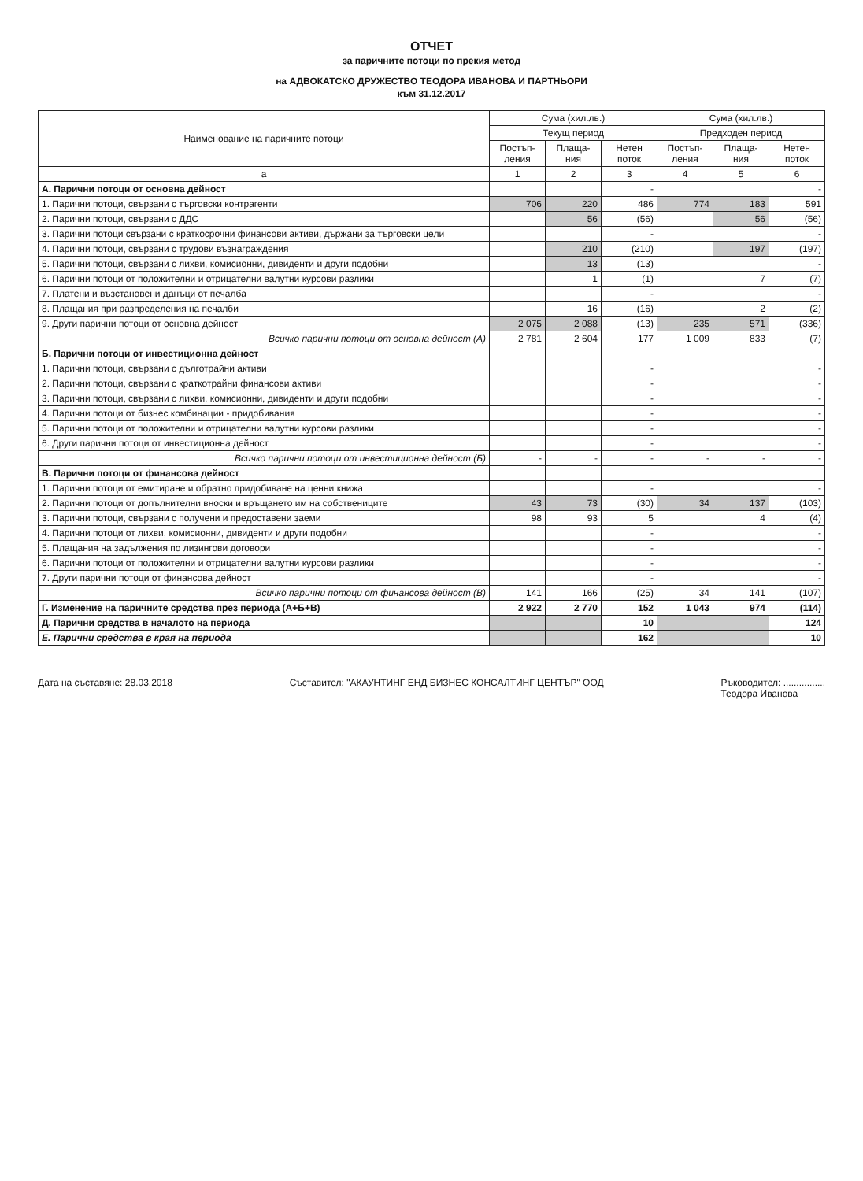ОТЧЕТ
за паричните потоци по прекия метод
на АДВОКАТСКО ДРУЖЕСТВО ТЕОДОРА ИВАНОВА И ПАРТНЬОРИ
към 31.12.2017
| Наименование на паричните потоци | Сума (хил.лв.) | | | Сума (хил.лв.) | | |
| --- | --- | --- | --- | --- | --- | --- |
| | Текущ период | | | Предходен период | | |
| | Постъп-ления | Плаща-ния | Нетен поток | Постъп-ления | Плаща-ния | Нетен поток |
| а | 1 | 2 | 3 | 4 | 5 | 6 |
| А. Парични потоци от основна дейност | | | - | | | - |
| 1. Парични потоци, свързани с търговски контрагенти | 706 | 220 | 486 | 774 | 183 | 591 |
| 2. Парични потоци, свързани с ДДС | | 56 | (56) | | 56 | (56) |
| 3. Парични потоци свързани с краткосрочни финансови активи, държани за търговски цели | | | - | | | - |
| 4. Парични потоци, свързани с трудови възнаграждения | | 210 | (210) | | 197 | (197) |
| 5. Парични потоци, свързани с лихви, комисионни, дивиденти и други подобни | | 13 | (13) | | | - |
| 6. Парични потоци от положителни и отрицателни валутни курсови разлики | | 1 | (1) | | 7 | (7) |
| 7. Платени и възстановени данъци от печалба | | | - | | | - |
| 8. Плащания при разпределения на печалби | | 16 | (16) | | 2 | (2) |
| 9. Други парични потоци от основна дейност | 2 075 | 2 088 | (13) | 235 | 571 | (336) |
| Всичко парични потоци от основна дейност (А) | 2 781 | 2 604 | 177 | 1 009 | 833 | (7) |
| Б. Парични потоци от инвестиционна дейност | | | | | | |
| 1. Парични потоци, свързани с дълготрайни активи | | | - | | | - |
| 2. Парични потоци, свързани с краткотрайни финансови активи | | | - | | | - |
| 3. Парични потоци, свързани с лихви, комисионни, дивиденти и други подобни | | | - | | | - |
| 4. Парични потоци от бизнес комбинации - придобивания | | | - | | | - |
| 5. Парични потоци от положителни и отрицателни валутни курсови разлики | | | - | | | - |
| 6. Други парични потоци от инвестиционна дейност | | | - | | | - |
| Всичко парични потоци от инвестиционна дейност (Б) | - | - | - | - | - | - |
| В. Парични потоци от финансова дейност | | | | | | |
| 1. Парични потоци от емитиране и обратно придобиване на ценни книжа | | | - | | | - |
| 2. Парични потоци от допълнителни вноски и връщането им на собствениците | 43 | 73 | (30) | 34 | 137 | (103) |
| 3. Парични потоци, свързани с получени и предоставени заеми | 98 | 93 | 5 | | 4 | (4) |
| 4. Парични потоци от лихви, комисионни, дивиденти и други подобни | | | - | | | - |
| 5. Плащания на задължения по лизингови договори | | | - | | | - |
| 6. Парични потоци от положителни и отрицателни валутни курсови разлики | | | - | | | - |
| 7. Други парични потоци от финансова дейност | | | - | | | - |
| Всичко парични потоци от финансова дейност (В) | 141 | 166 | (25) | 34 | 141 | (107) |
| Г. Изменение на паричните средства през периода (А+Б+В) | 2 922 | 2 770 | 152 | 1 043 | 974 | (114) |
| Д. Парични средства в началото на периода | | | 10 | | | 124 |
| Е. Парични средства в края на периода | | | 162 | | | 10 |
Дата на съставяне: 28.03.2018 Съставител: "АКАУНТИНГ ЕНД БИЗНЕС КОНСАЛТИНГ ЦЕНТЪР" ООД
Ръководител: ................
Теодора Иванова